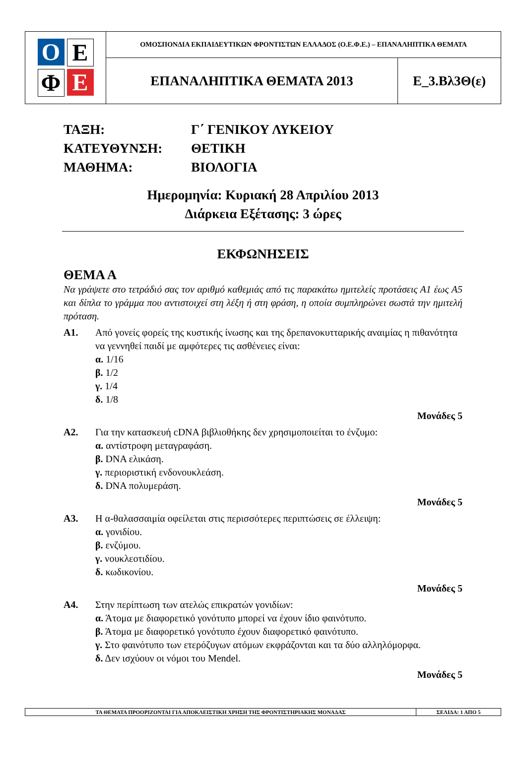| Ο Ε Φ Ε | ΟΜΟΣΠΟΝΔΙΑ ΕΚΠΑΙΔΕΥΤΙΚΩΝ ΦΡΟΝΤΙΣΤΩΝ ΕΛΛΑΔΟΣ (Ο.Ε.Φ.Ε.) – ΕΠΑΝΑΛΗΠΤΙΚΑ ΘΕΜΑΤΑ | |
| | ΕΠΑΝΑΛΗΠΤΙΚΑ ΘΕΜΑΤΑ 2013 | Ε_3.Βλ3Θ(ε) |
ΤΑΞΗ:
Γ΄ ΓΕΝΙΚΟΥ ΛΥΚΕΙΟΥ
ΚΑΤΕΥΘΥΝΣΗ:
ΘΕΤΙΚΗ
ΜΑΘΗΜΑ:
ΒΙΟΛΟΓΙΑ
Ημερομηνία: Κυριακή 28 Απριλίου 2013
Διάρκεια Εξέτασης: 3 ώρες
ΕΚΦΩΝΗΣΕΙΣ
ΘΕΜΑ Α
Να γράψετε στο τετράδιό σας τον αριθμό καθεμιάς από τις παρακάτω ημιτελείς προτάσεις Α1 έως Α5 και δίπλα το γράμμα που αντιστοιχεί στη λέξη ή στη φράση, η οποία συμπληρώνει σωστά την ημιτελή πρόταση.
Α1. Από γονείς φορείς της κυστικής ίνωσης και της δρεπανοκυτταρικής αναιμίας η πιθανότητα να γεννηθεί παιδί με αμφότερες τις ασθένειες είναι:
α. 1/16
β. 1/2
γ. 1/4
δ. 1/8
Μονάδες 5
Α2. Για την κατασκευή cDNA βιβλιοθήκης δεν χρησιμοποιείται το ένζυμο:
α. αντίστροφη μεταγραφάση.
β. DNA ελικάση.
γ. περιοριστική ενδονουκλεάση.
δ. DNA πολυμεράση.
Μονάδες 5
Α3. Η α-θαλασσαιμία οφείλεται στις περισσότερες περιπτώσεις σε έλλειψη:
α. γονιδίου.
β. ενζύμου.
γ. νουκλεοτιδίου.
δ. κωδικονίου.
Μονάδες 5
Α4. Στην περίπτωση των ατελώς επικρατών γονιδίων:
α. Άτομα με διαφορετικό γονότυπο μπορεί να έχουν ίδιο φαινότυπο.
β. Άτομα με διαφορετικό γονότυπο έχουν διαφορετικό φαινότυπο.
γ. Στο φαινότυπο των ετερόζυγων ατόμων εκφράζονται και τα δύο αλληλόμορφα.
δ. Δεν ισχύουν οι νόμοι του Mendel.
Μονάδες 5
| ΤΑ ΘΕΜΑΤΑ ΠΡΟΟΡΙΖΟΝΤΑΙ ΓΙΑ ΑΠΟΚΛΕΙΣΤΙΚΗ ΧΡΗΣΗ ΤΗΣ ΦΡΟΝΤΙΣΤΗΡΙΑΚΗΣ ΜΟΝΑΔΑΣ | ΣΕΛΙΔΑ: 1 ΑΠΟ 5 |